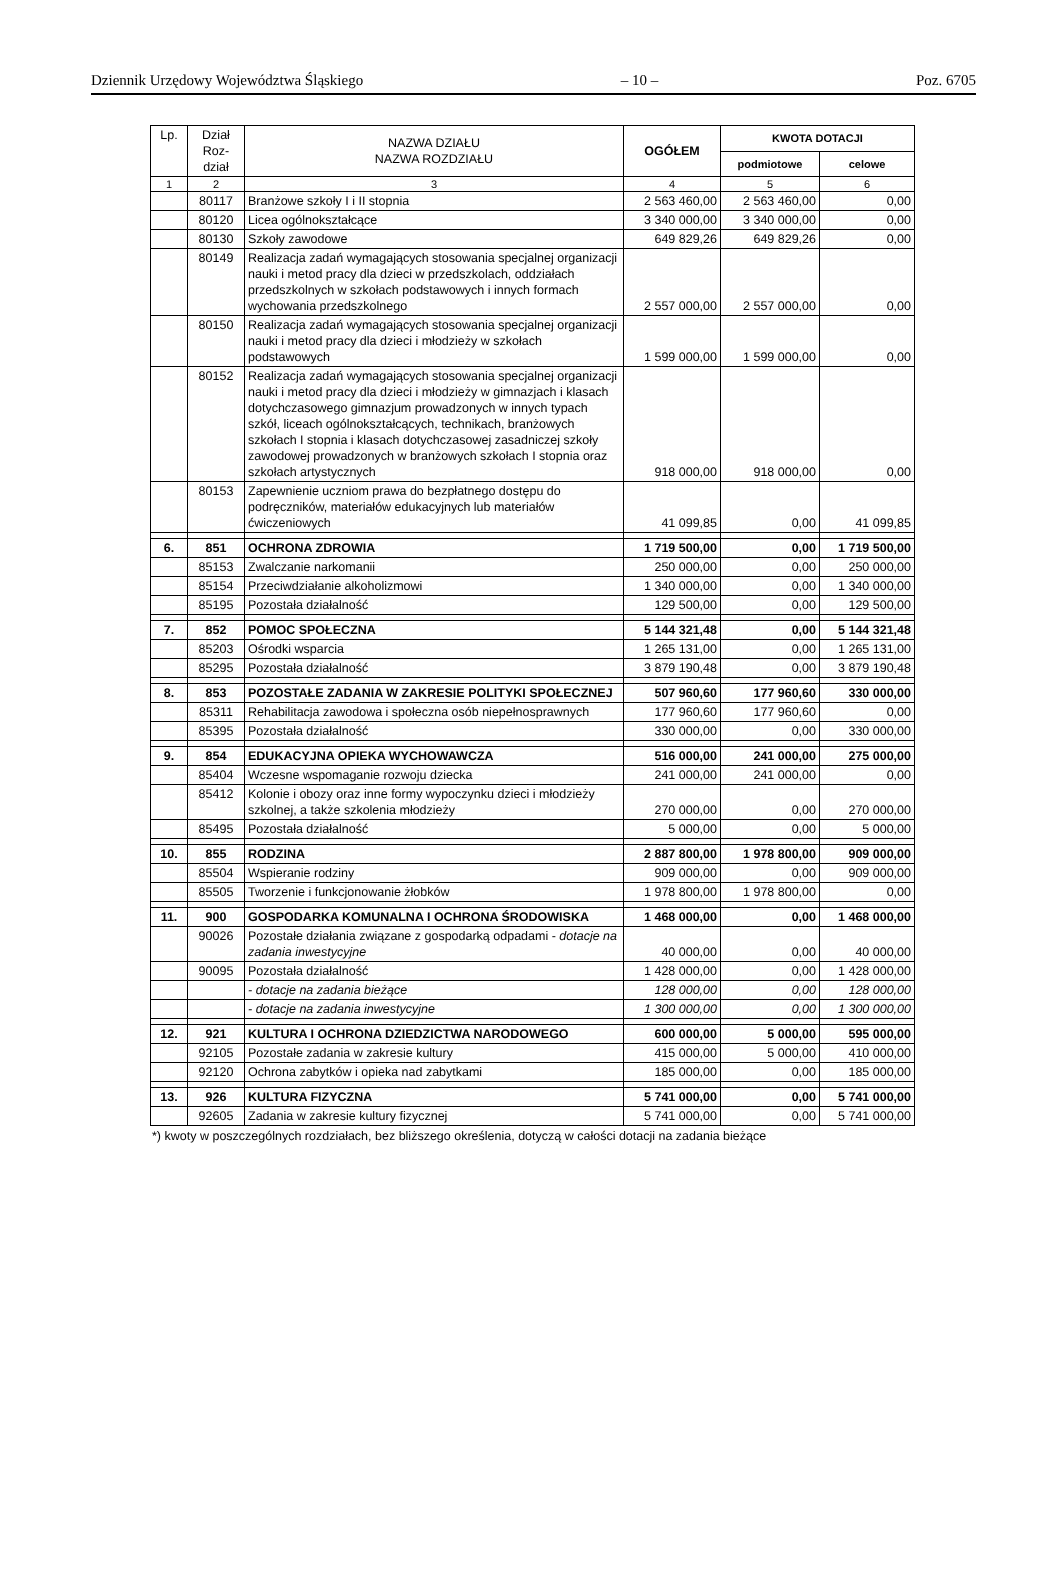Dziennik Urzędowy Województwa Śląskiego – 10 – Poz. 6705
| Lp. | Dział Roz- dział | NAZWA DZIAŁU NAZWA ROZDZIAŁU | OGÓŁEM | KWOTA DOTACJI | |
| --- | --- | --- | --- | --- | --- |
| | | | | podmiotowe | celowe |
| 1 | 2 | 3 | 4 | 5 | 6 |
| | 80117 | Branżowe szkoły I i II stopnia | 2 563 460,00 | 2 563 460,00 | 0,00 |
| | 80120 | Licea ogólnokształcące | 3 340 000,00 | 3 340 000,00 | 0,00 |
| | 80130 | Szkoły zawodowe | 649 829,26 | 649 829,26 | 0,00 |
| | 80149 | Realizacja zadań wymagających stosowania specjalnej organizacji nauki i metod pracy dla dzieci w przedszkolach, oddziałach przedszkolnych w szkołach podstawowych i innych formach wychowania przedszkolnego | 2 557 000,00 | 2 557 000,00 | 0,00 |
| | 80150 | Realizacja zadań wymagających stosowania specjalnej organizacji nauki i metod pracy dla dzieci i młodzieży w szkołach podstawowych | 1 599 000,00 | 1 599 000,00 | 0,00 |
| | 80152 | Realizacja zadań wymagających stosowania specjalnej organizacji nauki i metod pracy dla dzieci i młodzieży w gimnazjach i klasach dotychczasowego gimnazjum prowadzonych w innych typach szkół, liceach ogólnokształcących, technikach, branżowych szkołach I stopnia i klasach dotychczasowej zasadniczej szkoły zawodowej prowadzonych w branżowych szkołach I stopnia oraz szkołach artystycznych | 918 000,00 | 918 000,00 | 0,00 |
| | 80153 | Zapewnienie uczniom prawa do bezpłatnego dostępu do podręczników, materiałów edukacyjnych lub materiałów ćwiczeniowych | 41 099,85 | 0,00 | 41 099,85 |
| 6. | 851 | OCHRONA ZDROWIA | 1 719 500,00 | 0,00 | 1 719 500,00 |
| | 85153 | Zwalczanie narkomanii | 250 000,00 | 0,00 | 250 000,00 |
| | 85154 | Przeciwdziałanie alkoholizmowi | 1 340 000,00 | 0,00 | 1 340 000,00 |
| | 85195 | Pozostała działalność | 129 500,00 | 0,00 | 129 500,00 |
| 7. | 852 | POMOC SPOŁECZNA | 5 144 321,48 | 0,00 | 5 144 321,48 |
| | 85203 | Ośrodki wsparcia | 1 265 131,00 | 0,00 | 1 265 131,00 |
| | 85295 | Pozostała działalność | 3 879 190,48 | 0,00 | 3 879 190,48 |
| 8. | 853 | POZOSTAŁE ZADANIA W ZAKRESIE POLITYKI SPOŁECZNEJ | 507 960,60 | 177 960,60 | 330 000,00 |
| | 85311 | Rehabilitacja zawodowa i społeczna osób niepełnosprawnych | 177 960,60 | 177 960,60 | 0,00 |
| | 85395 | Pozostała działalność | 330 000,00 | 0,00 | 330 000,00 |
| 9. | 854 | EDUKACYJNA OPIEKA WYCHOWAWCZA | 516 000,00 | 241 000,00 | 275 000,00 |
| | 85404 | Wczesne wspomaganie rozwoju dziecka | 241 000,00 | 241 000,00 | 0,00 |
| | 85412 | Kolonie i obozy oraz inne formy wypoczynku dzieci i młodzieży szkolnej, a także szkolenia młodzieży | 270 000,00 | 0,00 | 270 000,00 |
| | 85495 | Pozostała działalność | 5 000,00 | 0,00 | 5 000,00 |
| 10. | 855 | RODZINA | 2 887 800,00 | 1 978 800,00 | 909 000,00 |
| | 85504 | Wspieranie rodziny | 909 000,00 | 0,00 | 909 000,00 |
| | 85505 | Tworzenie i funkcjonowanie żłobków | 1 978 800,00 | 1 978 800,00 | 0,00 |
| 11. | 900 | GOSPODARKA KOMUNALNA I OCHRONA ŚRODOWISKA | 1 468 000,00 | 0,00 | 1 468 000,00 |
| | 90026 | Pozostałe działania związane z gospodarką odpadami - dotacje na zadania inwestycyjne | 40 000,00 | 0,00 | 40 000,00 |
| | 90095 | Pozostała działalność | 1 428 000,00 | 0,00 | 1 428 000,00 |
| | | - dotacje na zadania bieżące | 128 000,00 | 0,00 | 128 000,00 |
| | | - dotacje na zadania inwestycyjne | 1 300 000,00 | 0,00 | 1 300 000,00 |
| 12. | 921 | KULTURA I OCHRONA DZIEDZICTWA NARODOWEGO | 600 000,00 | 5 000,00 | 595 000,00 |
| | 92105 | Pozostałe zadania w zakresie kultury | 415 000,00 | 5 000,00 | 410 000,00 |
| | 92120 | Ochrona zabytków i opieka nad zabytkami | 185 000,00 | 0,00 | 185 000,00 |
| 13. | 926 | KULTURA FIZYCZNA | 5 741 000,00 | 0,00 | 5 741 000,00 |
| | 92605 | Zadania w zakresie kultury fizycznej | 5 741 000,00 | 0,00 | 5 741 000,00 |
*) kwoty w poszczególnych rozdziałach, bez bliższego określenia, dotyczą w całości dotacji na zadania bieżące